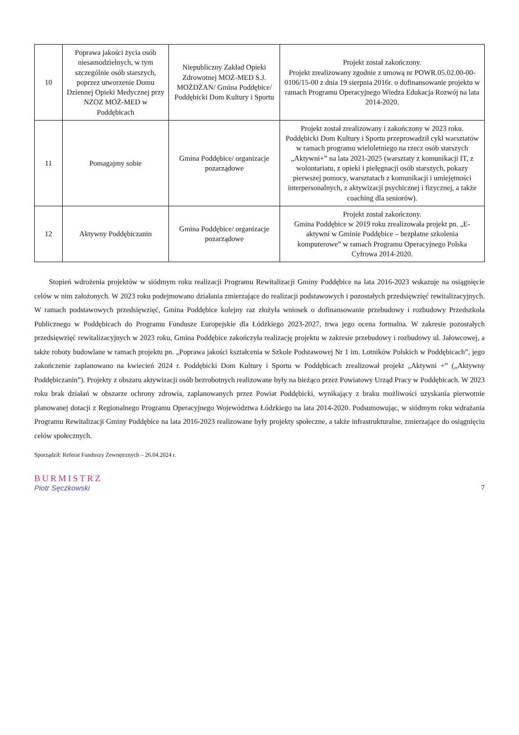| 10 | Poprawa jakości życia osób niesamodzielnych, w tym szczególnie osób starszych, poprzez utworzenie Domu Dziennej Opieki Medycznej przy NZOZ MOŻ-MED w Poddębicach | Niepubliczny Zakład Opieki Zdrowotnej MOŻ-MED S.J. MOŻDŻAN/ Gmina Poddębice/ Poddębicki Dom Kultury i Sportu | Projekt został zakończony. Projekt zrealizowany zgodnie z umową nr POWR.05.02.00-00-0106/15-00 z dnia 19 sierpnia 2016r. o dofinansowanie projektu w ramach Programu Operacyjnego Wiedza Edukacja Rozwój na lata 2014-2020. |
| 11 | Pomagajmy sobie | Gmina Poddębice/ organizacje pozarządowe | Projekt został zrealizowany i zakończony w 2023 roku. Poddębicki Dom Kultury i Sportu przeprowadził cykl warsztatów w ramach programu wieloletniego na rzecz osób starszych „Aktywni+” na lata 2021-2025 (warsztaty z komunikacji IT, z wolontariatu, z opieki i pielęgnacji osób starszych, pokazy pierwszej pomocy, warsztatach z komunikacji i umiejętności interpersonalnych, z aktywizacji psychicznej i fizycznej, a także coaching dla seniorów). |
| 12 | Aktywny Poddębiczanin | Gmina Poddębice/ organizacje pozarządowe | Projekt został zakończony. Gmina Poddębice w 2019 roku zrealizowała projekt pn. „E-aktywni w Gminie Poddębice – bezpłatne szkolenia komputerowe” w ramach Programu Operacyjnego Polska Cyfrowa 2014-2020. |
Stopień wdrożenia projektów w siódmym roku realizacji Programu Rewitalizacji Gminy Poddębice na lata 2016-2023 wskazuje na osiągnięcie celów w nim założonych. W 2023 roku podejmowano działania zmierzające do realizacji podstawowych i pozostałych przedsięwzięć rewitalizacyjnych. W ramach podstawowych przedsięwzięć, Gmina Poddębice kolejny raz złożyła wniosek o dofinansowanie przebudowy i rozbudowy Przedszkola Publicznego w Poddębicach do Programu Fundusze Europejskie dla Łódzkiego 2023-2027, trwa jego ocena formalna. W zakresie pozostałych przedsięwzięć rewitalizacyjnych w 2023 roku, Gmina Poddębice zakończyła realizację projektu w zakresie przebudowy i rozbudowy ul. Jałowcowej, a także roboty budowlane w ramach projektu pn. „Poprawa jakości kształcenia w Szkole Podstawowej Nr 1 im. Lotników Polskich w Poddębicach”, jego zakończenie zaplanowano na kwiecień 2024 r. Poddębicki Dom Kultury i Sportu w Poddębicach zrealizował projekt „Aktywni +” („Aktywny Poddębiczanin”). Projekty z obszaru aktywizacji osób bezrobotnych realizowane były na bieżąco przez Powiatowy Urząd Pracy w Poddębicach. W 2023 roku brak działań w obszarze ochrony zdrowia, zaplanowanych przez Powiat Poddębicki, wynikający z braku możliwości uzyskania pierwotnie planowanej dotacji z Regionalnego Programu Operacyjnego Województwa Łódzkiego na lata 2014-2020. Podsumowując, w siódmym roku wdrażania Programu Rewitalizacji Gminy Poddębice na lata 2016-2023 realizowane były projekty społeczne, a także infrastrukturalne, zmierzające do osiągnięciu celów społecznych.
Sporządził: Referat Funduszy Zewnętrznych – 26.04.2024 r.
BURMISTRZ
Piotr Sęczkowski
7